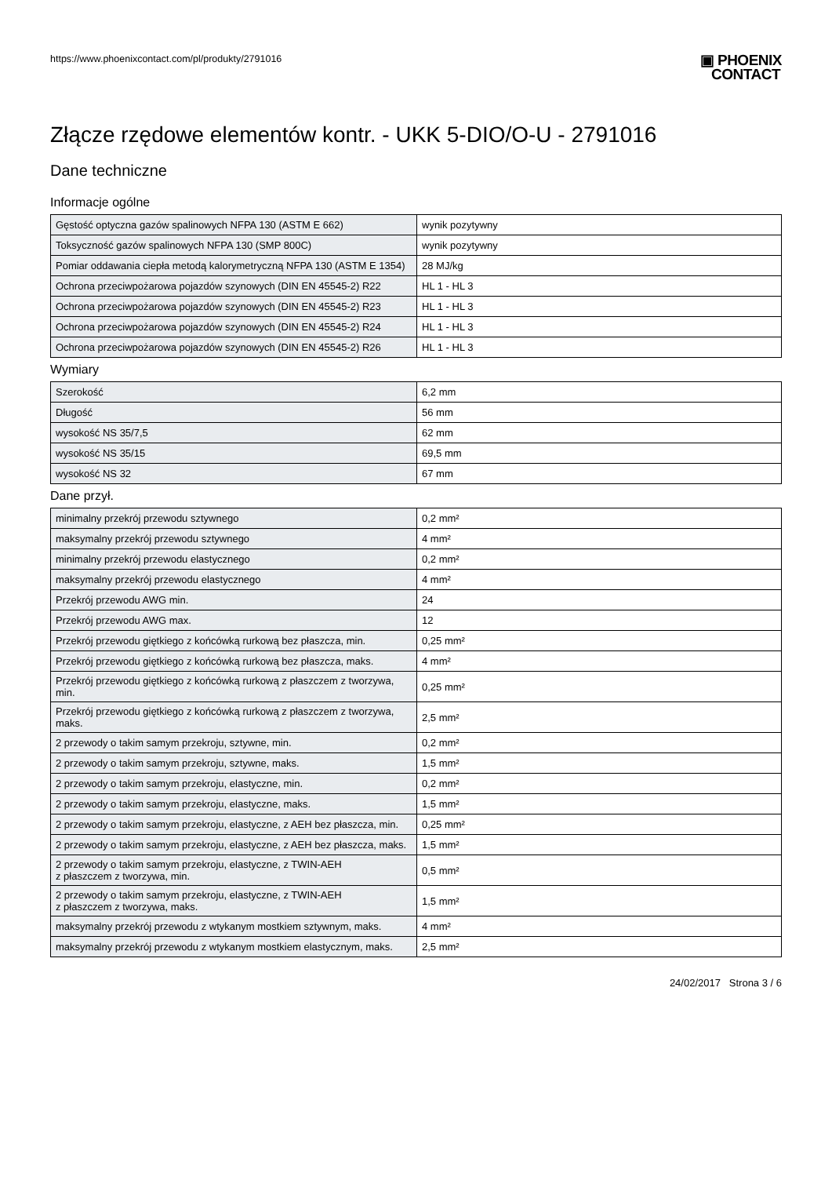https://www.phoenixcontact.com/pl/produkty/2791016
▣ PHOENIX
CONTACT
Złącze rzędowe elementów kontr. - UKK 5-DIO/O-U - 2791016
Dane techniczne
Informacje ogólne
| Gęstość optyczna gazów spalinowych NFPA 130 (ASTM E 662) | wynik pozytywny |
| Toksyczność gazów spalinowych NFPA 130 (SMP 800C) | wynik pozytywny |
| Pomiar oddawania ciepła metodą kalorymetryczną NFPA 130 (ASTM E 1354) | 28 MJ/kg |
| Ochrona przeciwpożarowa pojazdów szynowych (DIN EN 45545-2) R22 | HL 1 - HL 3 |
| Ochrona przeciwpożarowa pojazdów szynowych (DIN EN 45545-2) R23 | HL 1 - HL 3 |
| Ochrona przeciwpożarowa pojazdów szynowych (DIN EN 45545-2) R24 | HL 1 - HL 3 |
| Ochrona przeciwpożarowa pojazdów szynowych (DIN EN 45545-2) R26 | HL 1 - HL 3 |
Wymiary
| Szerokość | 6,2 mm |
| Długość | 56 mm |
| wysokość NS 35/7,5 | 62 mm |
| wysokość NS 35/15 | 69,5 mm |
| wysokość NS 32 | 67 mm |
Dane przył.
| minimalny przekrój przewodu sztywnego | 0,2 mm² |
| maksymalny przekrój przewodu sztywnego | 4 mm² |
| minimalny przekrój przewodu elastycznego | 0,2 mm² |
| maksymalny przekrój przewodu elastycznego | 4 mm² |
| Przekrój przewodu AWG min. | 24 |
| Przekrój przewodu AWG max. | 12 |
| Przekrój przewodu giętkiego z końcówką rurkową bez płaszcza, min. | 0,25 mm² |
| Przekrój przewodu giętkiego z końcówką rurkową bez płaszcza, maks. | 4 mm² |
| Przekrój przewodu giętkiego z końcówką rurkową z płaszczem z tworzywa, min. | 0,25 mm² |
| Przekrój przewodu giętkiego z końcówką rurkową z płaszczem z tworzywa, maks. | 2,5 mm² |
| 2 przewody o takim samym przekroju, sztywne, min. | 0,2 mm² |
| 2 przewody o takim samym przekroju, sztywne, maks. | 1,5 mm² |
| 2 przewody o takim samym przekroju, elastyczne, min. | 0,2 mm² |
| 2 przewody o takim samym przekroju, elastyczne, maks. | 1,5 mm² |
| 2 przewody o takim samym przekroju, elastyczne, z AEH bez płaszcza, min. | 0,25 mm² |
| 2 przewody o takim samym przekroju, elastyczne, z AEH bez płaszcza, maks. | 1,5 mm² |
| 2 przewody o takim samym przekroju, elastyczne, z TWIN-AEH z płaszczem z tworzywa, min. | 0,5 mm² |
| 2 przewody o takim samym przekroju, elastyczne, z TWIN-AEH z płaszczem z tworzywa, maks. | 1,5 mm² |
| maksymalny przekrój przewodu z wtykanym mostkiem sztywnym, maks. | 4 mm² |
| maksymalny przekrój przewodu z wtykanym mostkiem elastycznym, maks. | 2,5 mm² |
24/02/2017 Strona 3 / 6